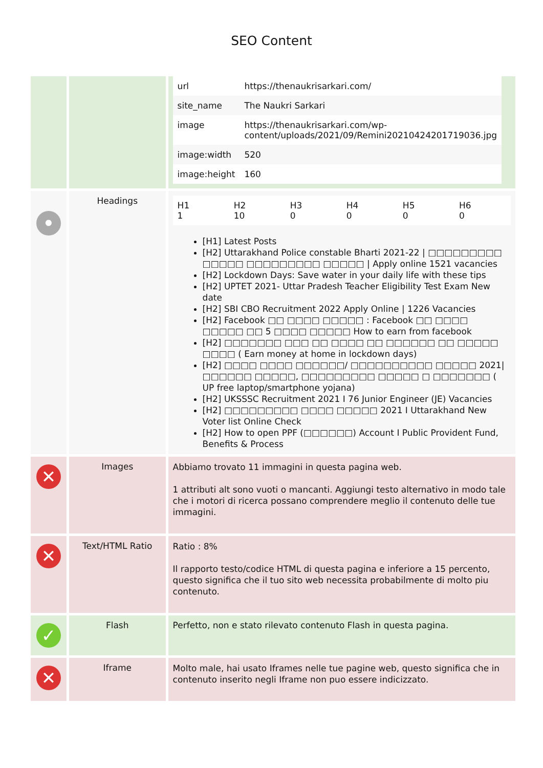SEO Content
| | | / url / https://thenaukrisarkari.com/ / / site_name / The Naukri Sarkari / / image / https://thenaukrisarkari.com/wp-content/uploads/2021/09/Remini20210424201719036.jpg / / image:width / 520 / / image:height / 160 / |
| • | Headings | / H1 1 / H2 10 / H3 0 / H4 0 / H5 0 / H6 0 / [H1] Latest Posts [H2] Uttarakhand Police constable Bharti 2021-22 / □□□□□□□□□ □□□□□ □□□□□□□□□ □□□□□ / Apply online 1521 vacancies [H2] Lockdown Days: Save water in your daily life with these tips [H2] UPTET 2021- Uttar Pradesh Teacher Eligibility Test Exam New date [H2] SBI CBO Recruitment 2022 Apply Online / 1226 Vacancies [H2] Facebook □□ □□□□ □□□□□ : Facebook □□ □□□□ □□□□□ □□ 5 □□□□ □□□□□ How to earn from facebook [H2] □□□□□□□ □□□ □□ □□□□ □□ □□□□□□ □□ □□□□□ □□□□ ( Earn money at home in lockdown days) [H2] □□□□ □□□□ □□□□□□/ □□□□□□□□□□ □□□□□ 2021/ □□□□□□ □□□□□, □□□□□□□□□ □□□□□ □ □□□□□□□ ( UP free laptop/smartphone yojana) [H2] UKSSSC Recruitment 2021 I 76 Junior Engineer (JE) Vacancies [H2] □□□□□□□□□ □□□□ □□□□□ 2021 I Uttarakhand New Voter list Online Check [H2] How to open PPF (□□□□□□) Account I Public Provident Fund, Benefits & Process |
| ✕ | Images | Abbiamo trovato 11 immagini in questa pagina web. 1 attributi alt sono vuoti o mancanti. Aggiungi testo alternativo in modo tale che i motori di ricerca possano comprendere meglio il contenuto delle tue immagini. |
| ✕ | Text/HTML Ratio | Ratio : 8% Il rapporto testo/codice HTML di questa pagina e inferiore a 15 percento, questo significa che il tuo sito web necessita probabilmente di molto piu contenuto. |
| ✓ | Flash | Perfetto, non e stato rilevato contenuto Flash in questa pagina. |
| ✕ | Iframe | Molto male, hai usato Iframes nelle tue pagine web, questo significa che in contenuto inserito negli Iframe non puo essere indicizzato. |